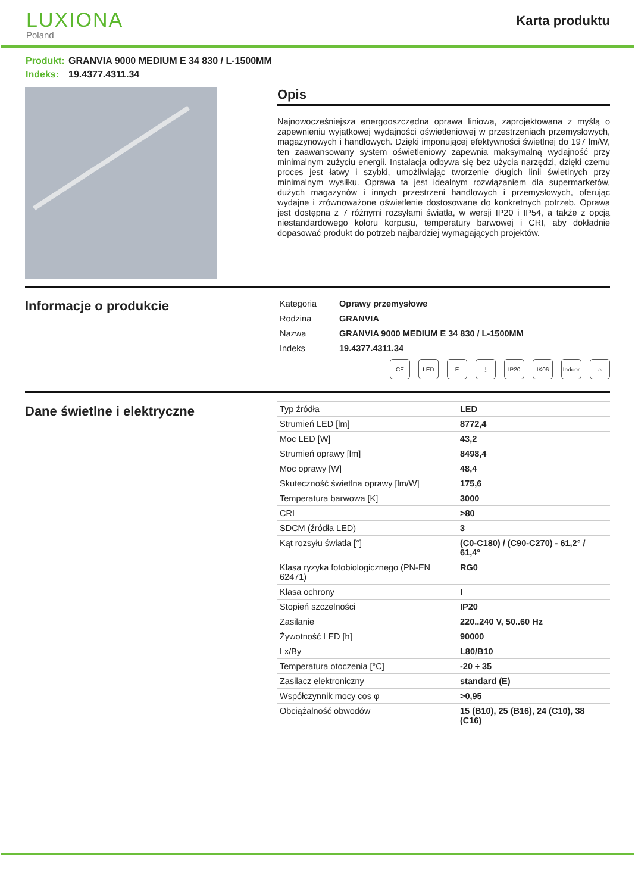LUXIONA
Poland
Karta produktu
Produkt: GRANVIA 9000 MEDIUM E 34 830 / L-1500MM
Indeks: 19.4377.4311.34
Opis
Najnowocześniejsza energooszczędna oprawa liniowa, zaprojektowana z myślą o zapewnieniu wyjątkowej wydajności oświetleniowej w przestrzeniach przemysłowych, magazynowych i handlowych. Dzięki imponującej efektywności świetlnej do 197 lm/W, ten zaawansowany system oświetleniowy zapewnia maksymalną wydajność przy minimalnym zużyciu energii. Instalacja odbywa się bez użycia narzędzi, dzięki czemu proces jest łatwy i szybki, umożliwiając tworzenie długich linii świetlnych przy minimalnym wysiłku. Oprawa ta jest idealnym rozwiązaniem dla supermarketów, dużych magazynów i innych przestrzeni handlowych i przemysłowych, oferując wydajne i zrównoważone oświetlenie dostosowane do konkretnych potrzeb. Oprawa jest dostępna z 7 różnymi rozsyłami światła, w wersji IP20 i IP54, a także z opcją niestandardowego koloru korpusu, temperatury barwowej i CRI, aby dokładnie dopasować produkt do potrzeb najbardziej wymagających projektów.
Informacje o produkcie
| Kategoria | Oprawy przemysłowe |
| Rodzina | GRANVIA |
| Nazwa | GRANVIA 9000 MEDIUM E 34 830 / L-1500MM |
| Indeks | 19.4377.4311.34 |
CE LED E ⏚ IP20 IK06 Indoor ⌂
Dane świetlne i elektryczne
| Typ źródła | LED |
| Strumień LED [lm] | 8772,4 |
| Moc LED [W] | 43,2 |
| Strumień oprawy [lm] | 8498,4 |
| Moc oprawy [W] | 48,4 |
| Skuteczność świetlna oprawy [lm/W] | 175,6 |
| Temperatura barwowa [K] | 3000 |
| CRI | >80 |
| SDCM (źródła LED) | 3 |
| Kąt rozsyłu światła [°] | (C0-C180) / (C90-C270) - 61,2° / 61,4° |
| Klasa ryzyka fotobiologicznego (PN-EN 62471) | RG0 |
| Klasa ochrony | I |
| Stopień szczelności | IP20 |
| Zasilanie | 220..240 V, 50..60 Hz |
| Żywotność LED [h] | 90000 |
| Lx/By | L80/B10 |
| Temperatura otoczenia [°C] | -20 ÷ 35 |
| Zasilacz elektroniczny | standard (E) |
| Współczynnik mocy cos φ | >0,95 |
| Obciążalność obwodów | 15 (B10), 25 (B16), 24 (C10), 38 (C16) |